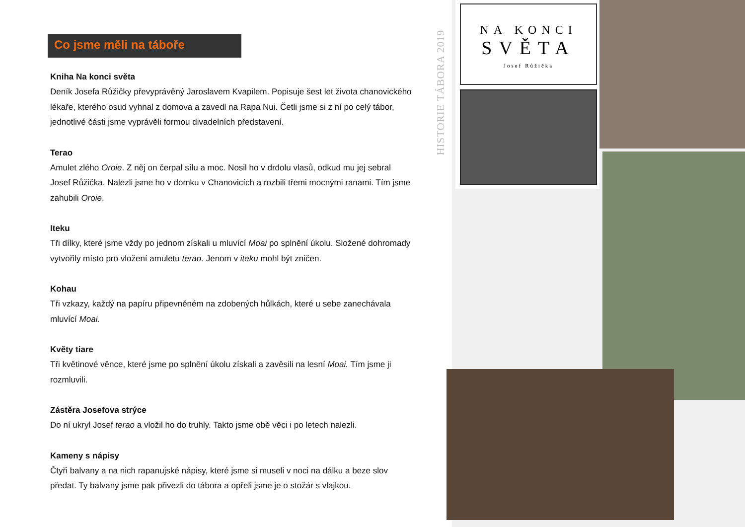Co jsme měli na táboře
Kniha Na konci světa
Deník Josefa Růžičky převyprávěný Jaroslavem Kvapilem. Popisuje šest let života chanovického lékaře, kterého osud vyhnal z domova a zavedl na Rapa Nui. Četli jsme si z ní po celý tábor, jednotlivé části jsme vyprávěli formou divadelních představení.
Terao
Amulet zlého Oroie. Z něj on čerpal sílu a moc. Nosil ho v drdolu vlasů, odkud mu jej sebral Josef Růžička. Nalezli jsme ho v domku v Chanovicích a rozbili třemi mocnými ranami. Tím jsme zahubili Oroie.
Iteku
Tři dílky, které jsme vždy po jednom získali u mluvící Moai po splnění úkolu. Složené dohromady vytvořily místo pro vložení amuletu terao. Jenom v iteku mohl být zničen.
Kohau
Tři vzkazy, každý na papíru připevněném na zdobených hůlkách, které u sebe zanechávala mluvící Moai.
Květy tiare
Tři květinové věnce, které jsme po splnění úkolu získali a zavěsili na lesní Moai. Tím jsme ji rozmluvili.
Zástěra Josefova strýce
Do ní ukryl Josef terao a vložil ho do truhly. Takto jsme obě věci i po letech nalezli.
Kameny s nápisy
Čtyři balvany a na nich rapanujské nápisy, které jsme si museli v noci na dálku a beze slov předat. Ty balvany jsme pak přivezli do tábora a opřeli jsme je o stožár s vlajkou.
HISTORIE TÁBORA 2019
NA KONCI
SVĚTA
Josef Růžička